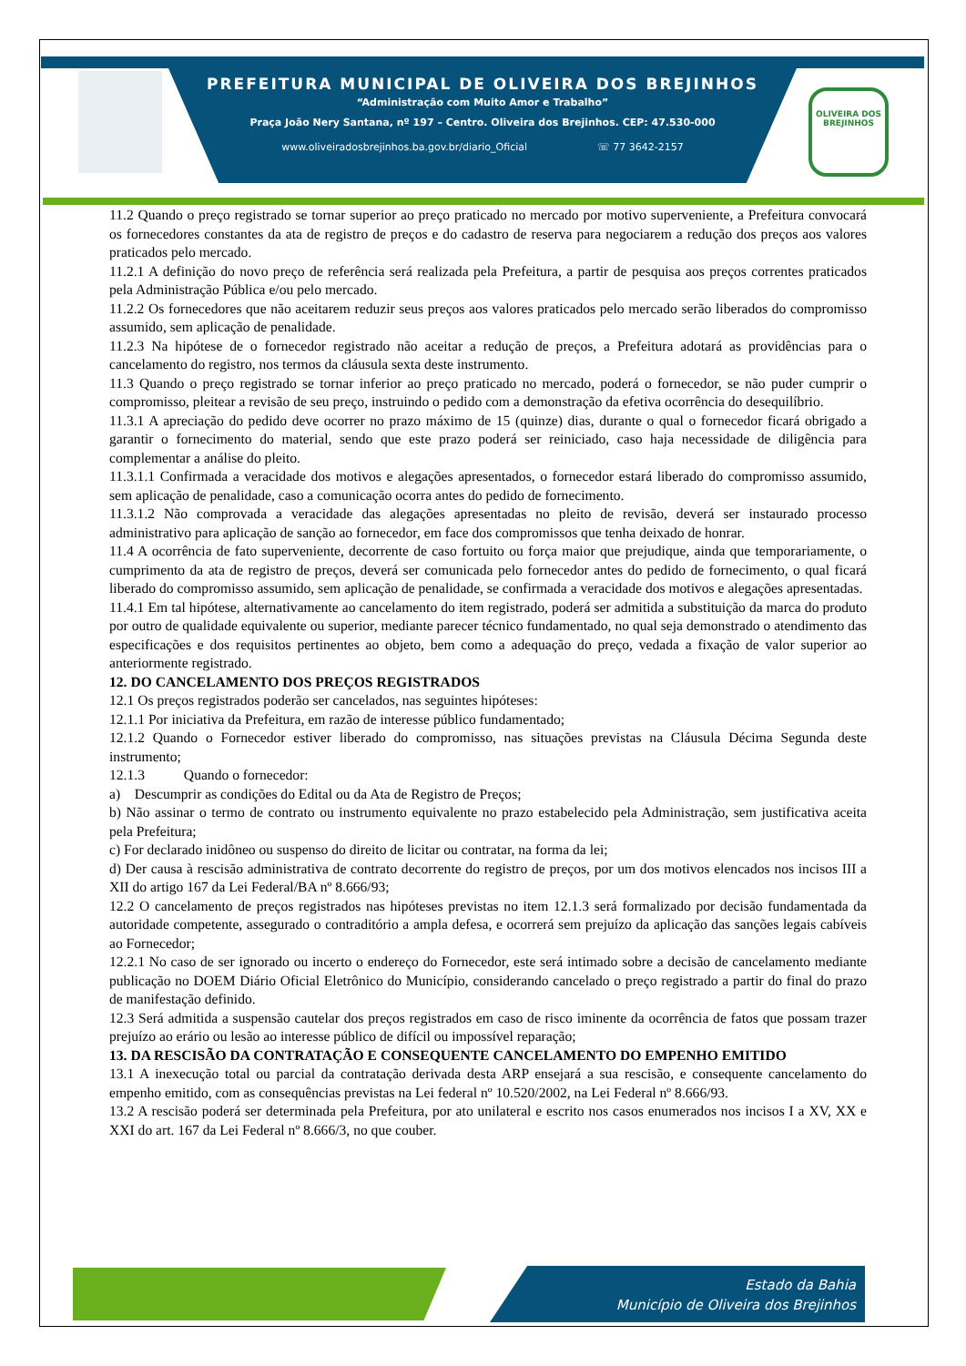PREFEITURA MUNICIPAL DE OLIVEIRA DOS BREJINHOS
“Administração com Muito Amor e Trabalho”
Praça João Nery Santana, nº 197 – Centro. Oliveira dos Brejinhos. CEP: 47.530-000
www.oliveiradosbrejinhos.ba.gov.br/diario_Oficial ☏ 77 3642-2157
OLIVEIRA DOS BREJINHOS
11.2 Quando o preço registrado se tornar superior ao preço praticado no mercado por motivo superveniente, a Prefeitura convocará os fornecedores constantes da ata de registro de preços e do cadastro de reserva para negociarem a redução dos preços aos valores praticados pelo mercado.
11.2.1 A definição do novo preço de referência será realizada pela Prefeitura, a partir de pesquisa aos preços correntes praticados pela Administração Pública e/ou pelo mercado.
11.2.2 Os fornecedores que não aceitarem reduzir seus preços aos valores praticados pelo mercado serão liberados do compromisso assumido, sem aplicação de penalidade.
11.2.3 Na hipótese de o fornecedor registrado não aceitar a redução de preços, a Prefeitura adotará as providências para o cancelamento do registro, nos termos da cláusula sexta deste instrumento.
11.3 Quando o preço registrado se tornar inferior ao preço praticado no mercado, poderá o fornecedor, se não puder cumprir o compromisso, pleitear a revisão de seu preço, instruindo o pedido com a demonstração da efetiva ocorrência do desequilíbrio.
11.3.1 A apreciação do pedido deve ocorrer no prazo máximo de 15 (quinze) dias, durante o qual o fornecedor ficará obrigado a garantir o fornecimento do material, sendo que este prazo poderá ser reiniciado, caso haja necessidade de diligência para complementar a análise do pleito.
11.3.1.1 Confirmada a veracidade dos motivos e alegações apresentados, o fornecedor estará liberado do compromisso assumido, sem aplicação de penalidade, caso a comunicação ocorra antes do pedido de fornecimento.
11.3.1.2 Não comprovada a veracidade das alegações apresentadas no pleito de revisão, deverá ser instaurado processo administrativo para aplicação de sanção ao fornecedor, em face dos compromissos que tenha deixado de honrar.
11.4 A ocorrência de fato superveniente, decorrente de caso fortuito ou força maior que prejudique, ainda que temporariamente, o cumprimento da ata de registro de preços, deverá ser comunicada pelo fornecedor antes do pedido de fornecimento, o qual ficará liberado do compromisso assumido, sem aplicação de penalidade, se confirmada a veracidade dos motivos e alegações apresentadas.
11.4.1 Em tal hipótese, alternativamente ao cancelamento do item registrado, poderá ser admitida a substituição da marca do produto por outro de qualidade equivalente ou superior, mediante parecer técnico fundamentado, no qual seja demonstrado o atendimento das especificações e dos requisitos pertinentes ao objeto, bem como a adequação do preço, vedada a fixação de valor superior ao anteriormente registrado.
12. DO CANCELAMENTO DOS PREÇOS REGISTRADOS
12.1 Os preços registrados poderão ser cancelados, nas seguintes hipóteses:
12.1.1 Por iniciativa da Prefeitura, em razão de interesse público fundamentado;
12.1.2 Quando o Fornecedor estiver liberado do compromisso, nas situações previstas na Cláusula Décima Segunda deste instrumento;
12.1.3 Quando o fornecedor:
a) Descumprir as condições do Edital ou da Ata de Registro de Preços;
b) Não assinar o termo de contrato ou instrumento equivalente no prazo estabelecido pela Administração, sem justificativa aceita pela Prefeitura;
c) For declarado inidôneo ou suspenso do direito de licitar ou contratar, na forma da lei;
d) Der causa à rescisão administrativa de contrato decorrente do registro de preços, por um dos motivos elencados nos incisos III a XII do artigo 167 da Lei Federal/BA nº 8.666/93;
12.2 O cancelamento de preços registrados nas hipóteses previstas no item 12.1.3 será formalizado por decisão fundamentada da autoridade competente, assegurado o contraditório a ampla defesa, e ocorrerá sem prejuízo da aplicação das sanções legais cabíveis ao Fornecedor;
12.2.1 No caso de ser ignorado ou incerto o endereço do Fornecedor, este será intimado sobre a decisão de cancelamento mediante publicação no DOEM Diário Oficial Eletrônico do Município, considerando cancelado o preço registrado a partir do final do prazo de manifestação definido.
12.3 Será admitida a suspensão cautelar dos preços registrados em caso de risco iminente da ocorrência de fatos que possam trazer prejuízo ao erário ou lesão ao interesse público de difícil ou impossível reparação;
13. DA RESCISÃO DA CONTRATAÇÃO E CONSEQUENTE CANCELAMENTO DO EMPENHO EMITIDO
13.1 A inexecução total ou parcial da contratação derivada desta ARP ensejará a sua rescisão, e consequente cancelamento do empenho emitido, com as consequências previstas na Lei federal nº 10.520/2002, na Lei Federal nº 8.666/93.
13.2 A rescisão poderá ser determinada pela Prefeitura, por ato unilateral e escrito nos casos enumerados nos incisos I a XV, XX e XXI do art. 167 da Lei Federal nº 8.666/3, no que couber.
Estado da Bahia
Município de Oliveira dos Brejinhos